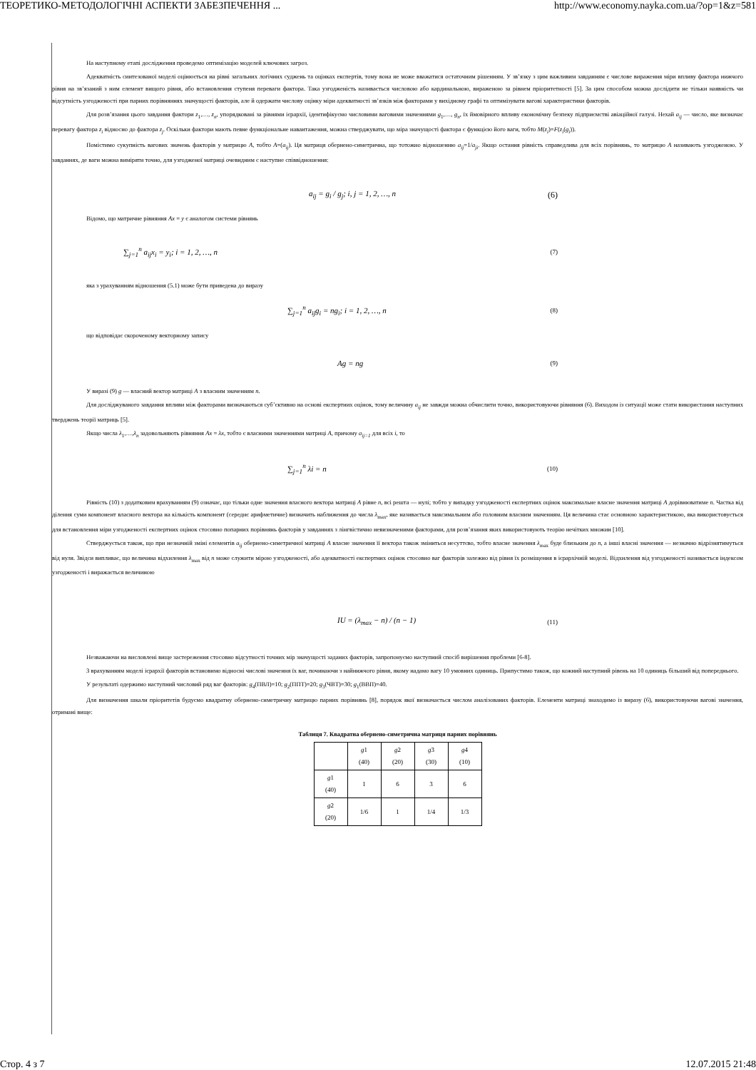ТЕОРЕТИКО-МЕТОДОЛОГІЧНІ АСПЕКТИ ЗАБЕЗПЕЧЕННЯ ... http://www.economy.nayka.com.ua/?op=1&z=581
На наступному етапі дослідження проведемо оптимізацію моделей ключових загроз.
Адекватність синтезованої моделі оцінюється на рівні загальних логічних суджень та оцінках експертів, тому вона не може вважатися остаточним рішенням. У зв’язку з цим важливим завданням є числове вираження міри впливу фактора нижчого рівня на зв’язаний з ним елемент вищого рівня, або встановлення ступеня переваги фактора. Така узгодженість називається числовою або кардинальною, вираженою за рівнем пріоритетності [5]. За цим способом можна дослідити не тільки наявність чи відсутність узгодженості при парних порівняннях значущості факторів, але й одержати числову оцінку міри адекватності зв’язків між факторами у вихідному графі та оптимізувати вагові характеристики факторів.
Для розв’язання цього завдання фактори z<sub>1</sub>,…, z<sub>n</sub>, упорядковані за рівнями ієрархії, ідентифікуємо числовими ваговими значеннями g<sub>1</sub>,…, g<sub>n</sub>, їх ймовірного впливу економічну безпеку підприємстві авіаційної галузі. Нехай a<sub>ij</sub> — число, яке визначає перевагу фактора z<sub>i</sub> відносно до фактора z<sub>j</sub>. Оскільки фактори мають певне функціональне навантаження, можна стверджувати, що міра значущості фактора є функцією його ваги, тобто M(z<sub>i</sub>)=F(z<sub>i</sub>(g<sub>i</sub>)).
Помістимо сукупність вагових значень факторів у матрицю A, тобто A=(a<sub>ij</sub>). Ця матриця обернено-симетрична, що тотожно відношенню a<sub>ij</sub>=1/a<sub>ji</sub>. Якщо остання рівність справедлива для всіх порівнянь, то матрицю A називають узгодженою. У завданнях, де ваги можна виміряти точно, для узгодженої матриці очевидним є наступне співвідношення:
a<sub>ij</sub> = g<sub>i</sub> / g<sub>j</sub>; i, j = 1, 2, …, n (6)
Відомо, що матричне рівняння Ax = y є аналогом системи рівнянь
∑<sub>j=1</sub><sup>n</sup> a<sub>ij</sub>x<sub>i</sub> = y<sub>i</sub>; i = 1, 2, …, n (7)
яка з урахуванням відношення (5.1) може бути приведена до виразу
∑<sub>j=1</sub><sup>n</sup> a<sub>ij</sub>g<sub>i</sub> = ng<sub>i</sub>; i = 1, 2, …, n (8)
що відповідає скороченому векторному запису
Ag = ng (9)
У виразі (9) g — власний вектор матриці A з власним значенням n.
Для досліджуваного завдання впливи між факторами визначаються суб’єктивно на основі експертних оцінок, тому величину a<sub>ij</sub> не завжди можна обчислити точно, використовуючи рівняння (6). Виходом із ситуації може стати використання наступних тверджень теорії матриць [5].
Якщо числа λ<sub>1</sub>,…,λ<sub>n</sub> задовольняють рівняння Ax = λx, тобто є власними значеннями матриці A, причому a<sub>ij=1</sub> для всіх i, то
∑<sub>j=1</sub><sup>n</sup> λi = n (10)
Рівність (10) з додатковим врахуванням (9) означає, що тільки одне значення власного вектора матриці A рівне n, всі решта — нулі; тобто у випадку узгодженості експертних оцінок максимальне власне значення матриці A дорівнюватиме n. Частка від ділення суми компонент власного вектора на кількість компонент (середнє арифметичне) визначить наближення до числа λ<sub>max</sub>, яке називається максимальним або головним власним значенням. Ця величина стає основною характеристикою, яка використовується для встановлення міри узгодженості експертних оцінок стосовно попарних порівнянь факторів у завданнях з лінгвістично невизначеними факторами, для розв’язання яких використовують теорію нечітких множин [10].
Стверджується також, що при незначній зміні елементів a<sub>ij</sub> обернено-симетричної матриці A власне значення її вектора також зміниться несуттєво, тобто власне значення λ<sub>max</sub> буде близьким до n, а інші власні значення — незначно відрізнятимуться від нуля. Звідси випливає, що величина відхилення λ<sub>max</sub> від n може служити мірою узгодженості, або адекватності експертних оцінок стосовно ваг факторів залежно від рівня їх розміщення в ієрархічній моделі. Відхилення від узгодженості називається індексом узгодженості і виражається величиною
IU = (λ<sub>max</sub> − n) / (n − 1) (11)
Незважаючи на висловлені вище застереження стосовно відсутності точних мір значущості заданих факторів, запропонуємо наступний спосіб вирішення проблеми [6-8].
З врахуванням моделі ієрархії факторів встановимо відносні числові значення їх ваг, починаючи з найнижчого рівня, якому надамо вагу 10 умовних одиниць. Припустимо також, що кожний наступний рівень на 10 одиниць більший від попереднього.
У результаті одержимо наступний числовий ряд ваг факторів: g<sub>4</sub>(ПВЛ)=10; g<sub>2</sub>(ППТ)=20; g<sub>3</sub>(ЧВТ)=30; g<sub>1</sub>(ВВП)=40.
Для визначення шкали пріоритетів будуємо квадратну обернено-симетричну матрицю парних порівнянь [8], порядок якої визначається числом аналізованих факторів. Елементи матриці знаходимо із виразу (6), використовуючи вагові значення, отримані вище:
Таблиця 7. Квадратна обернено-симетрична матриця парних порівнянь
| | g 1 (40) | g 2 (20) | g 3 (30) | g 4 (10) |
| --- | --- | --- | --- | --- |
| g 1 (40) | 1 | 6 | 3 | 6 |
| g 2 (20) | 1/6 | 1 | 1/4 | 1/3 |
Стор. 4 з 7 12.07.2015 21:48